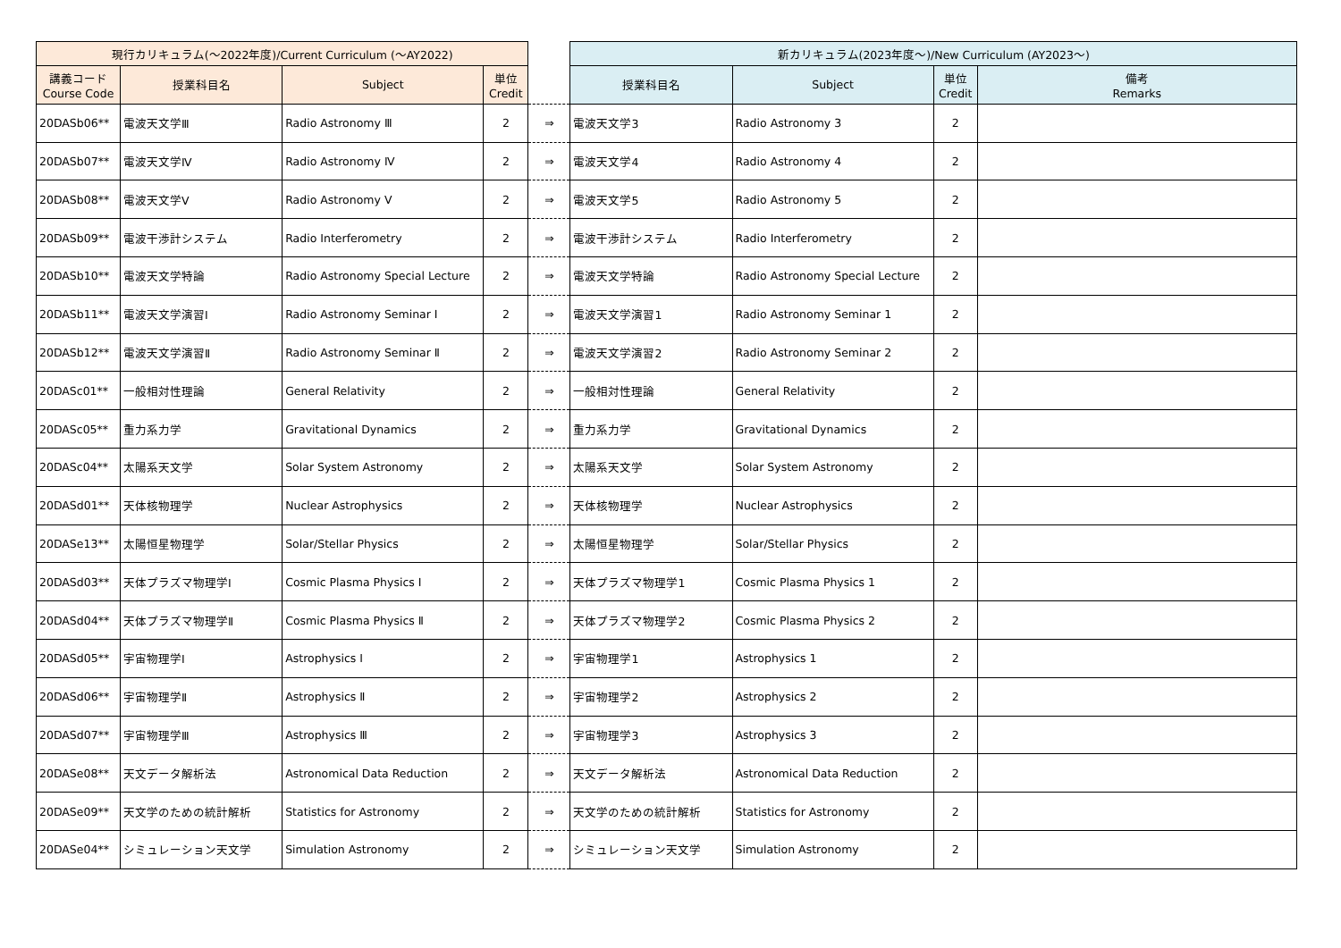| 現行カリキュラム(～2022年度)/Current Curriculum (～AY2022) | | | | | 新カリキュラム(2023年度～)/New Curriculum (AY2023～) | | | |
| --- | --- | --- | --- | --- | --- | --- | --- | --- |
| 講義コード Course Code | 授業科目名 | Subject | 単位 Credit | | 授業科目名 | Subject | 単位 Credit | 備考 Remarks |
| 20DASb06** | 電波天文学Ⅲ | Radio Astronomy Ⅲ | 2 | ⇒ | 電波天文学3 | Radio Astronomy 3 | 2 | |
| 20DASb07** | 電波天文学Ⅳ | Radio Astronomy Ⅳ | 2 | ⇒ | 電波天文学4 | Radio Astronomy 4 | 2 | |
| 20DASb08** | 電波天文学Ⅴ | Radio Astronomy Ⅴ | 2 | ⇒ | 電波天文学5 | Radio Astronomy 5 | 2 | |
| 20DASb09** | 電波干渉計システム | Radio Interferometry | 2 | ⇒ | 電波干渉計システム | Radio Interferometry | 2 | |
| 20DASb10** | 電波天文学特論 | Radio Astronomy Special Lecture | 2 | ⇒ | 電波天文学特論 | Radio Astronomy Special Lecture | 2 | |
| 20DASb11** | 電波天文学演習Ⅰ | Radio Astronomy Seminar Ⅰ | 2 | ⇒ | 電波天文学演習1 | Radio Astronomy Seminar 1 | 2 | |
| 20DASb12** | 電波天文学演習Ⅱ | Radio Astronomy Seminar Ⅱ | 2 | ⇒ | 電波天文学演習2 | Radio Astronomy Seminar 2 | 2 | |
| 20DASc01** | 一般相対性理論 | General Relativity | 2 | ⇒ | 一般相対性理論 | General Relativity | 2 | |
| 20DASc05** | 重力系力学 | Gravitational Dynamics | 2 | ⇒ | 重力系力学 | Gravitational Dynamics | 2 | |
| 20DASc04** | 太陽系天文学 | Solar System Astronomy | 2 | ⇒ | 太陽系天文学 | Solar System Astronomy | 2 | |
| 20DASd01** | 天体核物理学 | Nuclear Astrophysics | 2 | ⇒ | 天体核物理学 | Nuclear Astrophysics | 2 | |
| 20DASe13** | 太陽恒星物理学 | Solar/Stellar Physics | 2 | ⇒ | 太陽恒星物理学 | Solar/Stellar Physics | 2 | |
| 20DASd03** | 天体プラズマ物理学Ⅰ | Cosmic Plasma Physics Ⅰ | 2 | ⇒ | 天体プラズマ物理学1 | Cosmic Plasma Physics 1 | 2 | |
| 20DASd04** | 天体プラズマ物理学Ⅱ | Cosmic Plasma Physics Ⅱ | 2 | ⇒ | 天体プラズマ物理学2 | Cosmic Plasma Physics 2 | 2 | |
| 20DASd05** | 宇宙物理学Ⅰ | Astrophysics Ⅰ | 2 | ⇒ | 宇宙物理学1 | Astrophysics 1 | 2 | |
| 20DASd06** | 宇宙物理学Ⅱ | Astrophysics Ⅱ | 2 | ⇒ | 宇宙物理学2 | Astrophysics 2 | 2 | |
| 20DASd07** | 宇宙物理学Ⅲ | Astrophysics Ⅲ | 2 | ⇒ | 宇宙物理学3 | Astrophysics 3 | 2 | |
| 20DASe08** | 天文データ解析法 | Astronomical Data Reduction | 2 | ⇒ | 天文データ解析法 | Astronomical Data Reduction | 2 | |
| 20DASe09** | 天文学のための統計解析 | Statistics for Astronomy | 2 | ⇒ | 天文学のための統計解析 | Statistics for Astronomy | 2 | |
| 20DASe04** | シミュレーション天文学 | Simulation Astronomy | 2 | ⇒ | シミュレーション天文学 | Simulation Astronomy | 2 | |